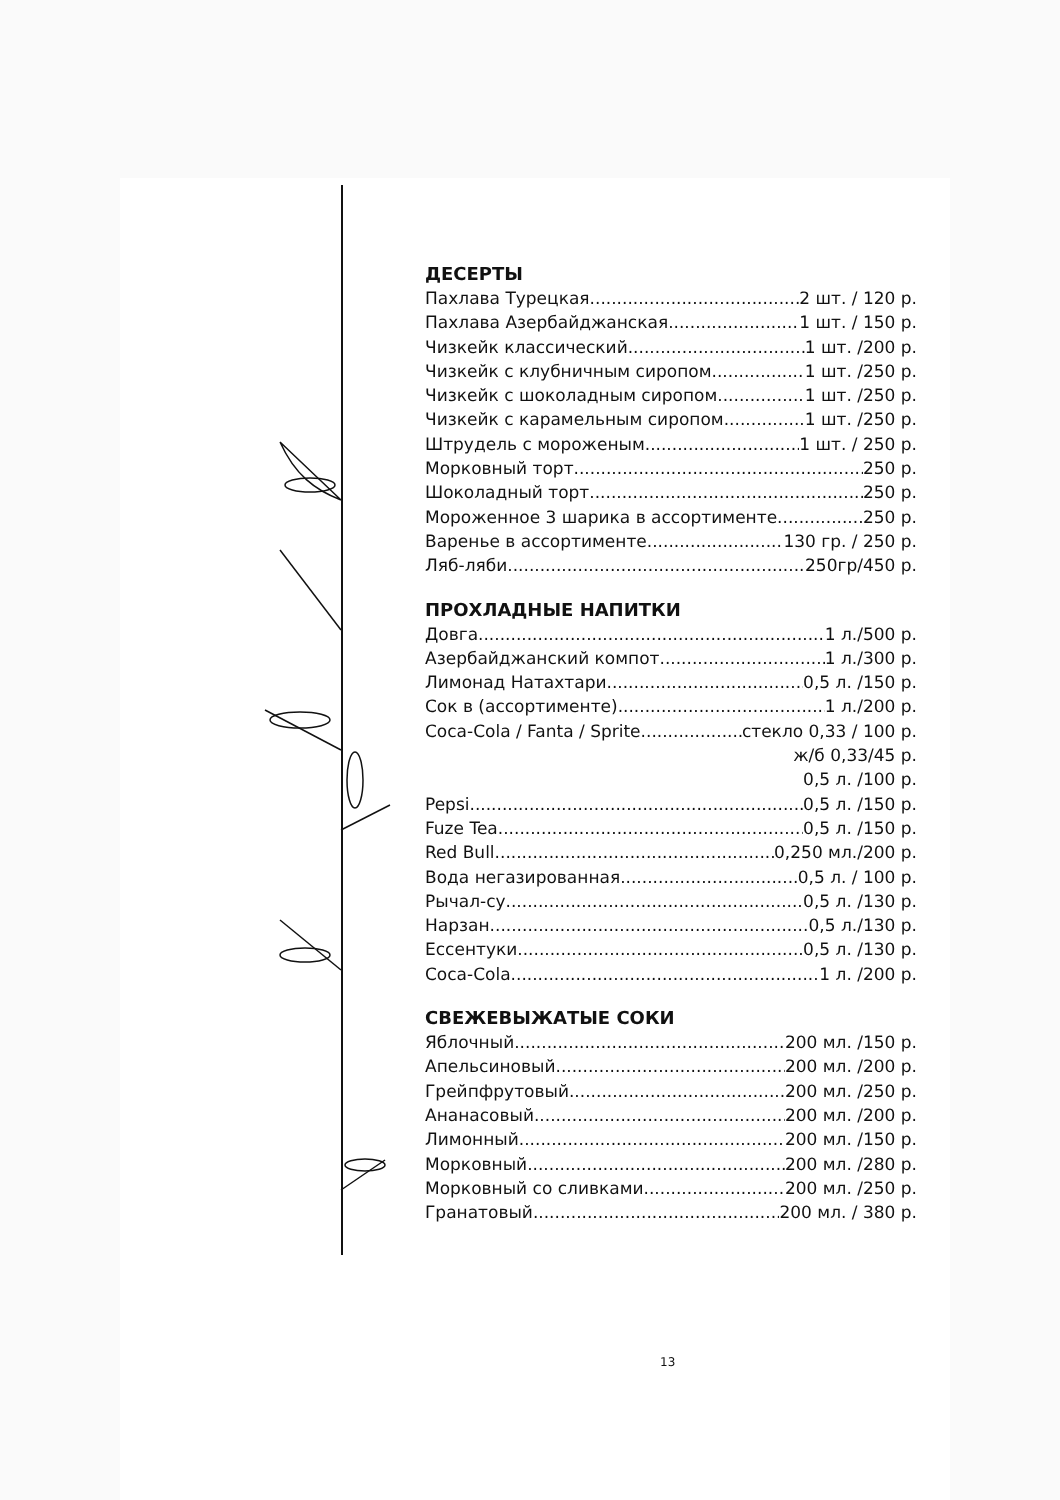ДЕСЕРТЫ
Пахлава Турецкая 2 шт. / 120 р.
Пахлава Азербайджанская 1 шт. / 150 р.
Чизкейк классический 1 шт. /200 р.
Чизкейк с клубничным сиропом 1 шт. /250 р.
Чизкейк с шоколадным сиропом 1 шт. /250 р.
Чизкейк с карамельным сиропом 1 шт. /250 р.
Штрудель с мороженым 1 шт. / 250 р.
Морковный торт 250 р.
Шоколадный торт 250 р.
Мороженное 3 шарика в ассортименте 250 р.
Варенье в ассортименте 130 гр. / 250 р.
Ляб-ляби 250гр/450 р.
ПРОХЛАДНЫЕ НАПИТКИ
Довга 1 л./500 р.
Азербайджанский компот 1 л./300 р.
Лимонад Натахтари 0,5 л. /150 р.
Сок в (ассортименте) 1 л./200 р.
Coca-Cola / Fanta / Sprite стекло 0,33 / 100 р.
ж/б 0,33/45 р.
0,5 л. /100 р.
Pepsi 0,5 л. /150 р.
Fuze Tea 0,5 л. /150 р.
Red Bull 0,250 мл./200 р.
Вода негазированная 0,5 л. / 100 р.
Рычал-су 0,5 л. /130 р.
Нарзан 0,5 л./130 р.
Ессентуки 0,5 л. /130 р.
Coca-Cola 1 л. /200 р.
СВЕЖЕВЫЖАТЫЕ СОКИ
Яблочный 200 мл. /150 р.
Апельсиновый 200 мл. /200 р.
Грейпфрутовый 200 мл. /250 р.
Ананасовый 200 мл. /200 р.
Лимонный 200 мл. /150 р.
Морковный 200 мл. /280 р.
Морковный со сливками 200 мл. /250 р.
Гранатовый 200 мл. / 380 р.
13